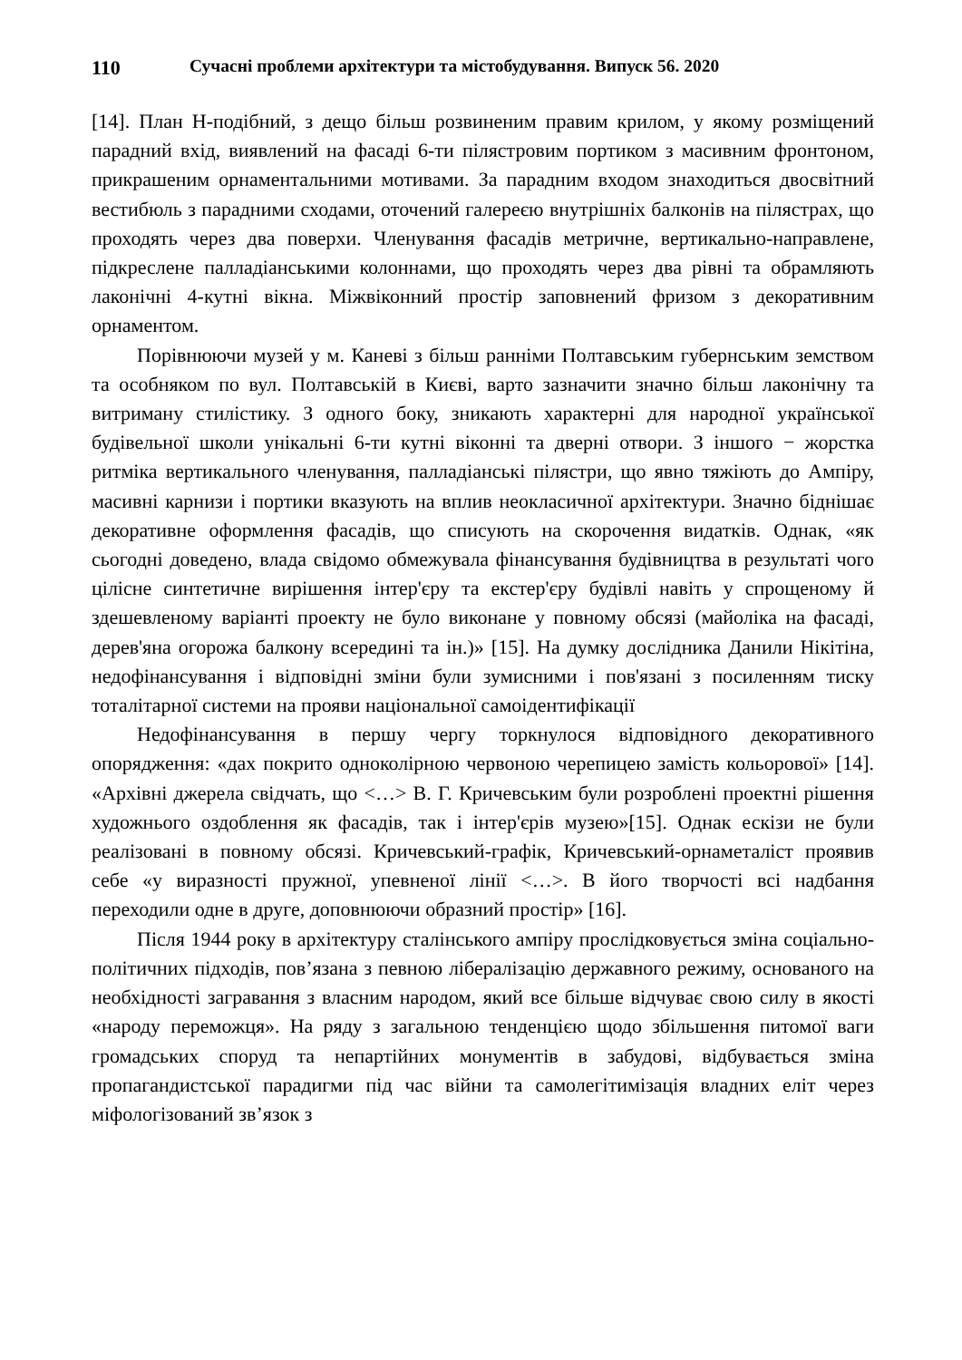110 Сучасні проблеми архітектури та містобудування. Випуск 56. 2020
[14]. План Н-подібний, з дещо більш розвиненим правим крилом, у якому розміщений парадний вхід, виявлений на фасаді 6-ти пілястровим портиком з масивним фронтоном, прикрашеним орнаментальними мотивами. За парадним входом знаходиться двосвітний вестибюль з парадними сходами, оточений галереєю внутрішніх балконів на пілястрах, що проходять через два поверхи. Членування фасадів метричне, вертикально-направлене, підкреслене палладіанськими колоннами, що проходять через два рівні та обрамляють лаконічні 4-кутні вікна. Міжвіконний простір заповнений фризом з декоративним орнаментом.
Порівнюючи музей у м. Каневі з більш ранніми Полтавським губернським земством та особняком по вул. Полтавській в Києві, варто зазначити значно більш лаконічну та витриману стилістику. З одного боку, зникають характерні для народної української будівельної школи унікальні 6-ти кутні віконні та дверні отвори. З іншого − жорстка ритміка вертикального членування, палладіанські пілястри, що явно тяжіють до Ампіру, масивні карнизи і портики вказують на вплив неокласичної архітектури. Значно біднішає декоративне оформлення фасадів, що списують на скорочення видатків. Однак, «як сьогодні доведено, влада свідомо обмежувала фінансування будівництва в результаті чого цілісне синтетичне вирішення інтер'єру та екстер'єру будівлі навіть у спрощеному й здешевленому варіанті проекту не було виконане у повному обсязі (майоліка на фасаді, дерев'яна огорожа балкону всередині та ін.)» [15]. На думку дослідника Данили Нікітіна, недофінансування і відповідні зміни були зумисними і пов'язані з посиленням тиску тоталітарної системи на прояви національної самоідентифікації
Недофінансування в першу чергу торкнулося відповідного декоративного опорядження: «дах покрито одноколірною червоною черепицею замість кольорової» [14]. «Архівні джерела свідчать, що <…> В. Г. Кричевським були розроблені проектні рішення художнього оздоблення як фасадів, так і інтер'єрів музею»[15]. Однак ескізи не були реалізовані в повному обсязі. Кричевський-графік, Кричевський-орнаметаліст проявив себе «у виразності пружної, упевненої лінії <…>. В його творчості всі надбання переходили одне в друге, доповнюючи образний простір» [16].
Після 1944 року в архітектуру сталінського ампіру прослідковується зміна соціально-політичних підходів, пов’язана з певною лібералізацію державного режиму, основаного на необхідності загравання з власним народом, який все більше відчуває свою силу в якості «народу переможця». На ряду з загальною тенденцією щодо збільшення питомої ваги громадських споруд та непартійних монументів в забудові, відбувається зміна пропагандистської парадигми під час війни та самолегітимізація владних еліт через міфологізований зв’язок з